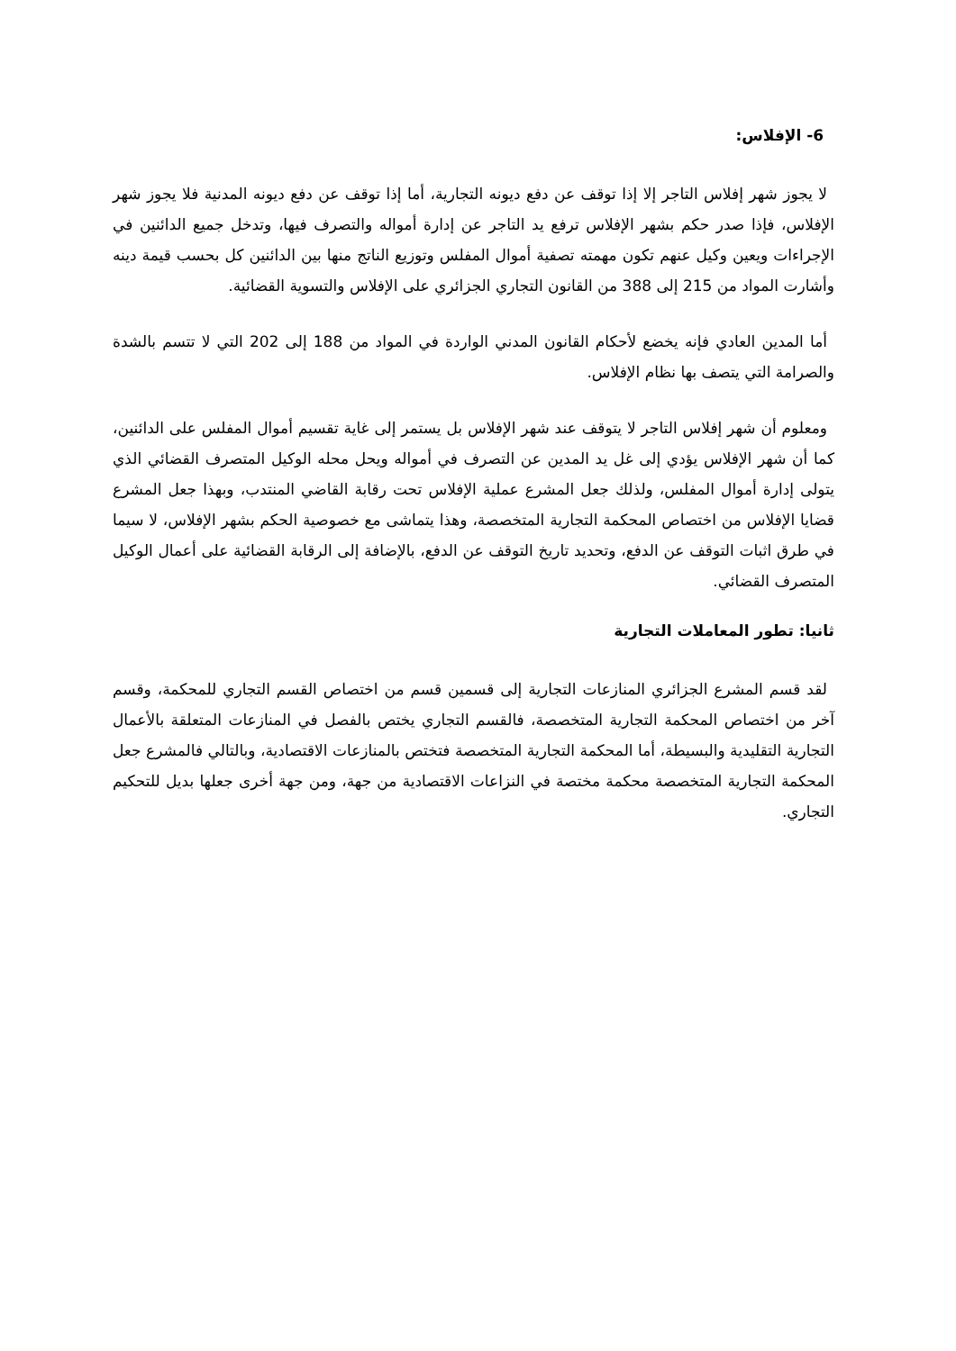6- الإفلاس:
لا يجوز شهر إفلاس التاجر إلا إذا توقف عن دفع ديونه التجارية، أما إذا توقف عن دفع ديونه المدنية فلا يجوز شهر الإفلاس، فإذا صدر حكم بشهر الإفلاس ترفع يد التاجر عن إدارة أمواله والتصرف فيها، وتدخل جميع الدائنين في الإجراءات ويعين وكيل عنهم تكون مهمته تصفية أموال المفلس وتوزيع الناتج منها بين الدائنين كل بحسب قيمة دينه وأشارت المواد من 215 إلى 388 من القانون التجاري الجزائري على الإفلاس والتسوية القضائية.
أما المدين العادي فإنه يخضع لأحكام القانون المدني الواردة في المواد من 188 إلى 202 التي لا تتسم بالشدة والصرامة التي يتصف بها نظام الإفلاس.
ومعلوم أن شهر إفلاس التاجر لا يتوقف عند شهر الإفلاس بل يستمر إلى غاية تقسيم أموال المفلس على الدائنين، كما أن شهر الإفلاس يؤدي إلى غل يد المدين عن التصرف في أمواله ويحل محله الوكيل المتصرف القضائي الذي يتولى إدارة أموال المفلس، ولذلك جعل المشرع عملية الإفلاس تحت رقابة القاضي المنتدب، وبهذا جعل المشرع قضايا الإفلاس من اختصاص المحكمة التجارية المتخصصة، وهذا يتماشى مع خصوصية الحكم بشهر الإفلاس، لا سيما في طرق اثبات التوقف عن الدفع، وتحديد تاريخ التوقف عن الدفع، بالإضافة إلى الرقابة القضائية على أعمال الوكيل المتصرف القضائي.
ثانيا: تطور المعاملات التجارية
لقد قسم المشرع الجزائري المنازعات التجارية إلى قسمين قسم من اختصاص القسم التجاري للمحكمة، وقسم آخر من اختصاص المحكمة التجارية المتخصصة، فالقسم التجاري يختص بالفصل في المنازعات المتعلقة بالأعمال التجارية التقليدية والبسيطة، أما المحكمة التجارية المتخصصة فتختص بالمنازعات الاقتصادية، وبالتالي فالمشرع جعل المحكمة التجارية المتخصصة محكمة مختصة في النزاعات الاقتصادية من جهة، ومن جهة أخرى جعلها بديل للتحكيم التجاري.